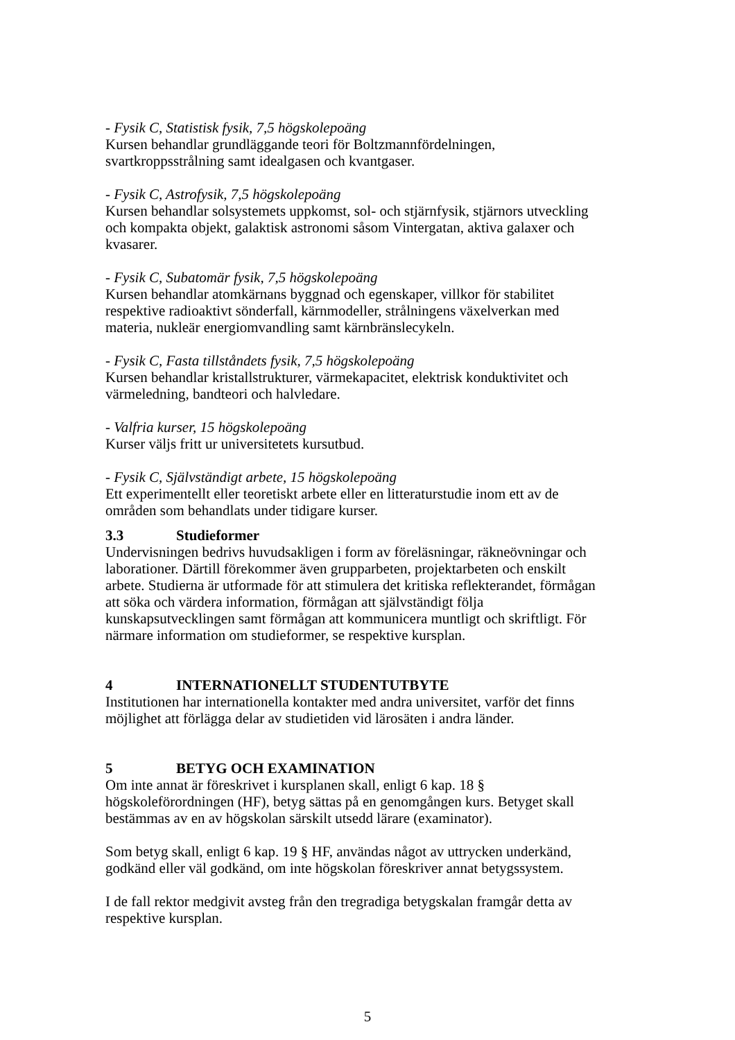- Fysik C, Statistisk fysik, 7,5 högskolepoäng
Kursen behandlar grundläggande teori för Boltzmannfördelningen, svartkroppsstrålning samt idealgasen och kvantgaser.
- Fysik C, Astrofysik, 7,5 högskolepoäng
Kursen behandlar solsystemets uppkomst, sol- och stjärnfysik, stjärnors utveckling och kompakta objekt, galaktisk astronomi såsom Vintergatan, aktiva galaxer och kvasarer.
- Fysik C, Subatomär fysik, 7,5 högskolepoäng
Kursen behandlar atomkärnans byggnad och egenskaper, villkor för stabilitet respektive radioaktivt sönderfall, kärnmodeller, strålningens växelverkan med materia, nukleär energiomvandling samt kärnbränslecykeln.
- Fysik C, Fasta tillståndets fysik, 7,5 högskolepoäng
Kursen behandlar kristallstrukturer, värmekapacitet, elektrisk konduktivitet och värmeledning, bandteori och halvledare.
- Valfria kurser, 15 högskolepoäng
Kurser väljs fritt ur universitetets kursutbud.
- Fysik C, Självständigt arbete, 15 högskolepoäng
Ett experimentellt eller teoretiskt arbete eller en litteraturstudie inom ett av de områden som behandlats under tidigare kurser.
3.3 Studieformer
Undervisningen bedrivs huvudsakligen i form av föreläsningar, räkneövningar och laborationer. Därtill förekommer även grupparbeten, projektarbeten och enskilt arbete. Studierna är utformade för att stimulera det kritiska reflekterandet, förmågan att söka och värdera information, förmågan att självständigt följa kunskapsutvecklingen samt förmågan att kommunicera muntligt och skriftligt. För närmare information om studieformer, se respektive kursplan.
4 INTERNATIONELLT STUDENTUTBYTE
Institutionen har internationella kontakter med andra universitet, varför det finns möjlighet att förlägga delar av studietiden vid lärosäten i andra länder.
5 BETYG OCH EXAMINATION
Om inte annat är föreskrivet i kursplanen skall, enligt 6 kap. 18 § högskoleförordningen (HF), betyg sättas på en genomgången kurs. Betyget skall bestämmas av en av högskolan särskilt utsedd lärare (examinator).
Som betyg skall, enligt 6 kap. 19 § HF, användas något av uttrycken underkänd, godkänd eller väl godkänd, om inte högskolan föreskriver annat betygssystem.
I de fall rektor medgivit avsteg från den tregradiga betygskalan framgår detta av respektive kursplan.
5